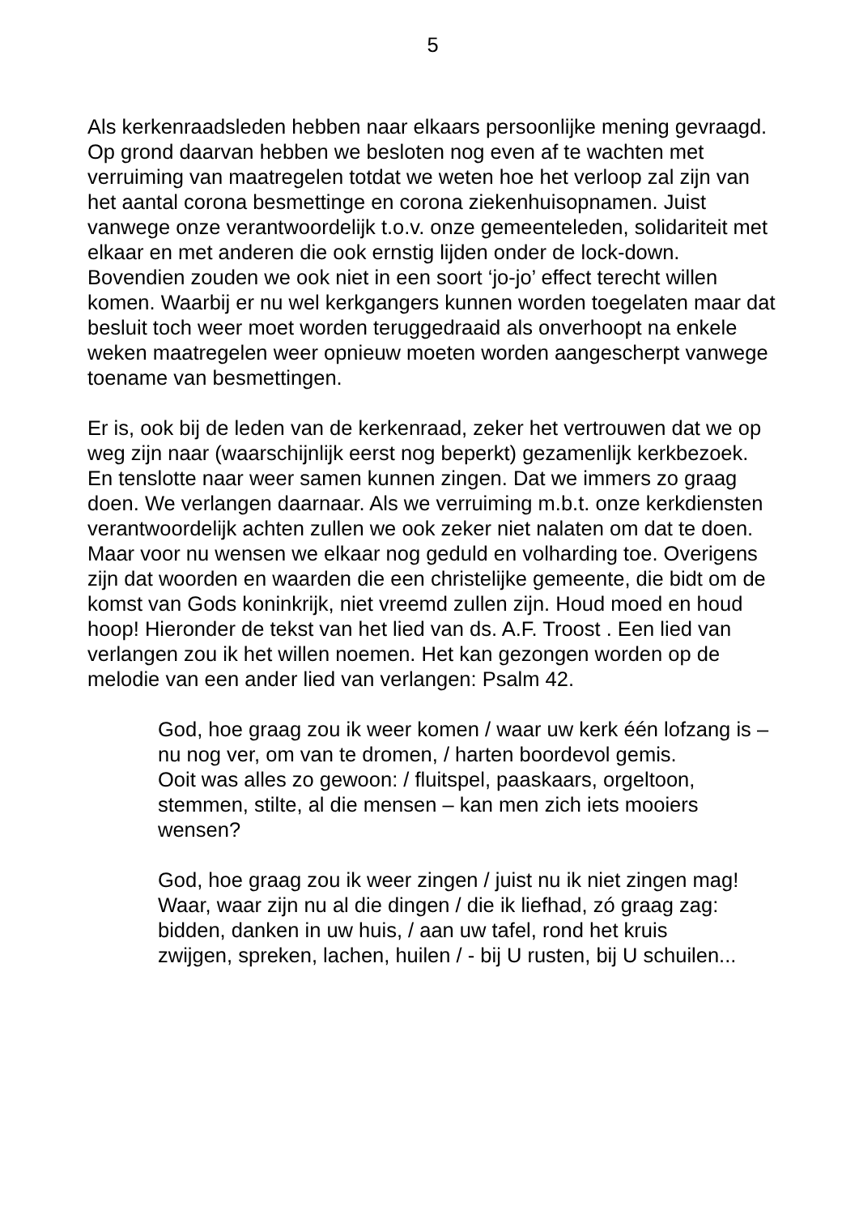5
Als kerkenraadsleden hebben naar elkaars persoonlijke mening gevraagd. Op grond daarvan hebben we besloten nog even af te wachten met verruiming van maatregelen totdat we weten hoe het verloop zal zijn van het aantal corona besmettinge en corona ziekenhuisopnamen. Juist vanwege onze verantwoordelijk t.o.v. onze gemeenteleden, solidariteit met elkaar en met anderen die ook ernstig lijden onder de lock-down. Bovendien zouden we ook niet in een soort ‘jo-jo’ effect terecht willen komen. Waarbij er nu wel kerkgangers kunnen worden toegelaten maar dat besluit toch weer moet worden teruggedraaid als onverhoopt na enkele weken maatregelen weer opnieuw moeten worden aangescherpt vanwege toename van besmettingen.
Er is, ook bij de leden van de kerkenraad, zeker het vertrouwen dat we op weg zijn naar (waarschijnlijk eerst nog beperkt) gezamenlijk kerkbezoek. En tenslotte naar weer samen kunnen zingen. Dat we immers zo graag doen. We verlangen daarnaar. Als we verruiming m.b.t. onze kerkdiensten verantwoordelijk achten zullen we ook zeker niet nalaten om dat te doen. Maar voor nu wensen we elkaar nog geduld en volharding toe. Overigens zijn dat woorden en waarden die een christelijke gemeente, die bidt om de komst van Gods koninkrijk, niet vreemd zullen zijn. Houd moed en houd hoop! Hieronder de tekst van het lied van ds. A.F. Troost . Een lied van verlangen zou ik het willen noemen. Het kan gezongen worden op de melodie van een ander lied van verlangen: Psalm 42.
God, hoe graag zou ik weer komen / waar uw kerk één lofzang is –
nu nog ver, om van te dromen, / harten boordevol gemis.
Ooit was alles zo gewoon: / fluitspel, paaskaars, orgeltoon,
stemmen, stilte, al die mensen – kan men zich iets mooiers wensen?
God, hoe graag zou ik weer zingen / juist nu ik niet zingen mag!
Waar, waar zijn nu al die dingen / die ik liefhad, zó graag zag:
bidden, danken in uw huis, / aan uw tafel, rond het kruis
zwijgen, spreken, lachen, huilen / - bij U rusten, bij U schuilen...